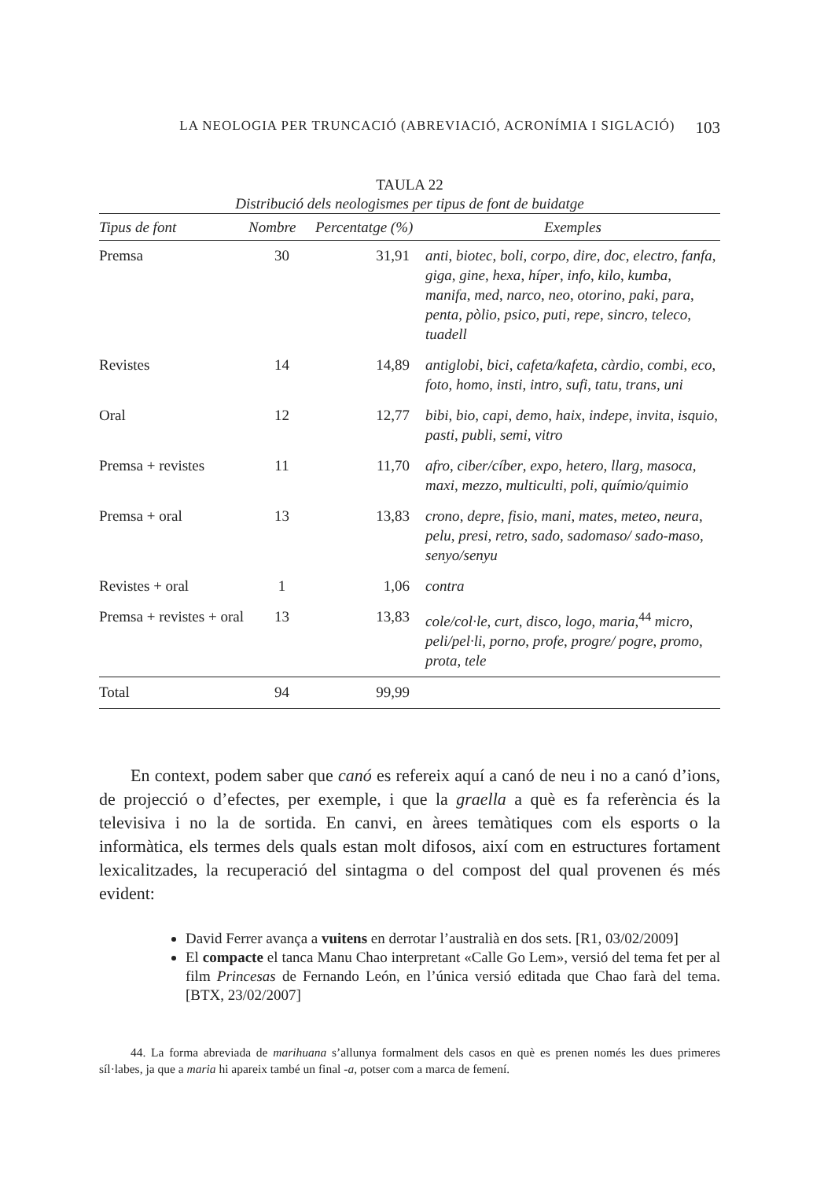LA NEOLOGIA PER TRUNCACIÓ (ABREVIACIÓ, ACRONÍMIA I SIGLACIÓ) 103
TAULA 22
Distribució dels neologismes per tipus de font de buidatge
| Tipus de font | Nombre | Percentatge (%) | Exemples |
| --- | --- | --- | --- |
| Premsa | 30 | 31,91 | anti , biotec , boli , corpo , dire , doc , electro , fanfa , giga , gine , hexa , híper , info , kilo , kumba , manifa , med , narco , neo , otorino , paki , para , penta , pòlio , psico , puti , repe , sincro , teleco , tuadell |
| Revistes | 14 | 14,89 | antiglobi , bici , cafeta/kafeta , càrdio , combi , eco , foto , homo , insti , intro , sufi , tatu , trans , uni |
| Oral | 12 | 12,77 | bibi , bio , capi , demo , haix , indepe , invita , isquio , pasti , publi , semi , vitro |
| Premsa + revistes | 11 | 11,70 | afro , ciber/cíber , expo , hetero , llarg , masoca , maxi , mezzo , multiculti , poli , químio/quimio |
| Premsa + oral | 13 | 13,83 | crono , depre , fisio , mani , mates , meteo , neura , pelu , presi , retro , sado , sadomaso/ sado-maso , senyo/senyu |
| Revistes + oral | 1 | 1,06 | contra |
| Premsa + revistes + oral | 13 | 13,83 | cole/col·le , curt , disco , logo , maria ,<sup>44</sup> micro , peli/pel·li , porno , profe , progre/ pogre , promo , prota , tele |
| Total | 94 | 99,99 | |
En context, podem saber que canó es refereix aquí a canó de neu i no a canó d’ions, de projecció o d’efectes, per exemple, i que la graella a què es fa referència és la televisiva i no la de sortida. En canvi, en àrees temàtiques com els esports o la informàtica, els termes dels quals estan molt difosos, així com en estructures fortament lexicalitzades, la recuperació del sintagma o del compost del qual provenen és més evident:
David Ferrer avança a vuitens en derrotar l’australià en dos sets. [R1, 03/02/2009]
El compacte el tanca Manu Chao interpretant «Calle Go Lem», versió del tema fet per al film Princesas de Fernando León, en l’única versió editada que Chao farà del tema. [BTX, 23/02/2007]
44. La forma abreviada de marihuana s’allunya formalment dels casos en què es prenen només les dues primeres síl·labes, ja que a maria hi apareix també un final -a, potser com a marca de femení.